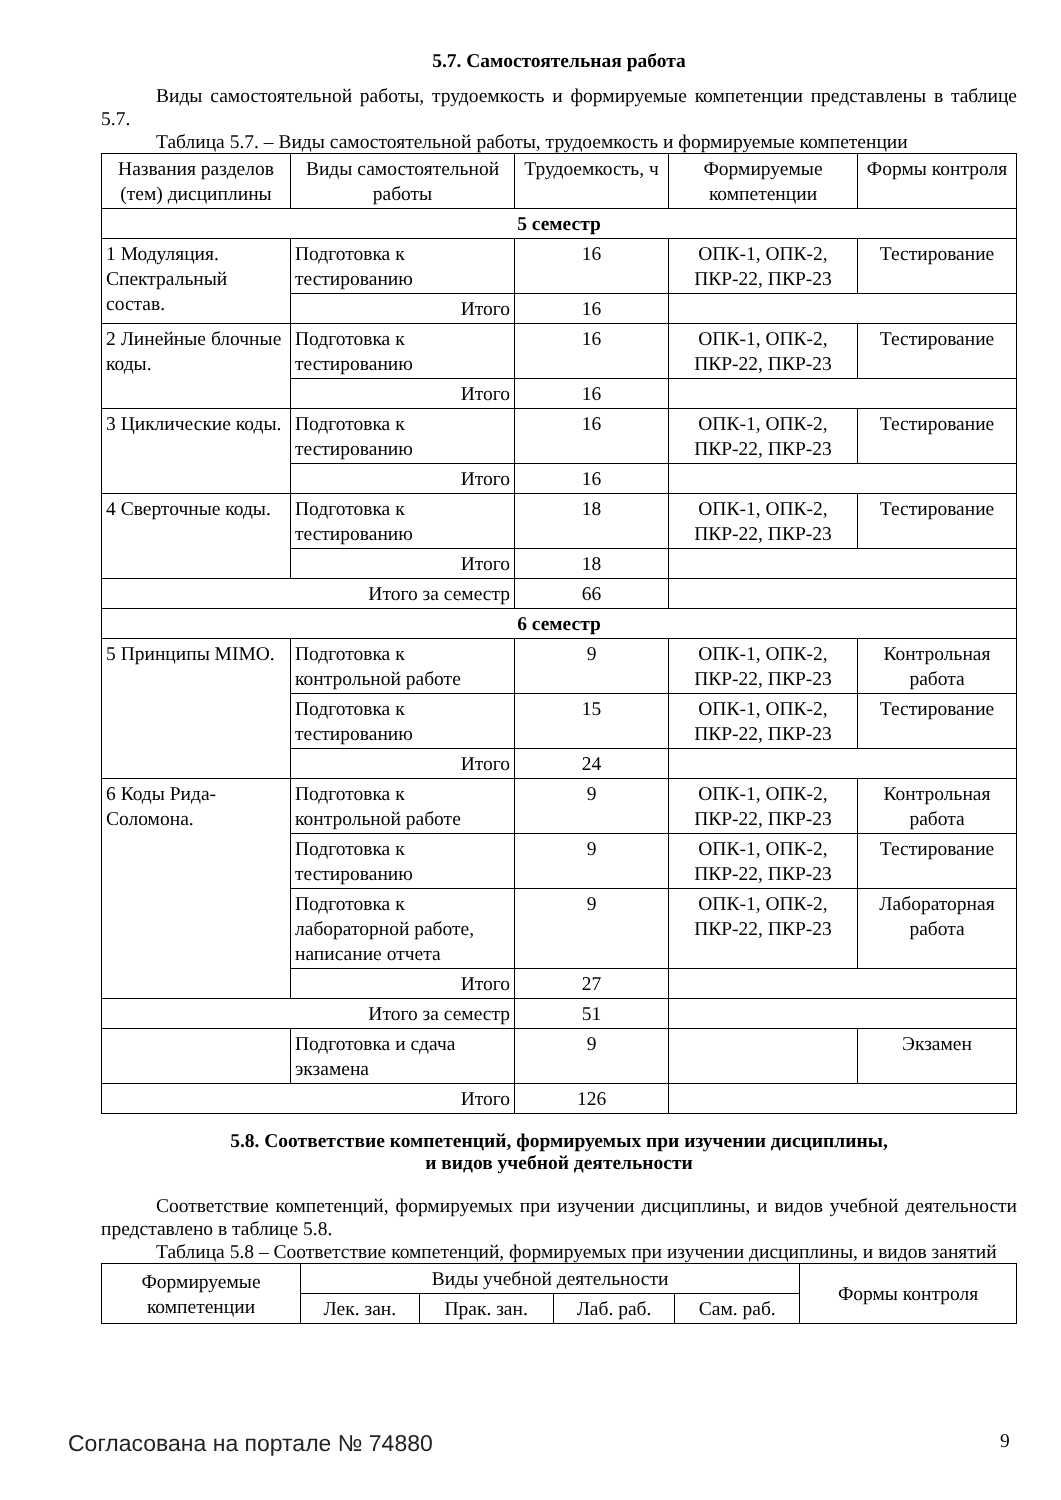5.7. Самостоятельная работа
Виды самостоятельной работы, трудоемкость и формируемые компетенции представлены в таблице 5.7.
Таблица 5.7. – Виды самостоятельной работы, трудоемкость и формируемые компетенции
| Названия разделов (тем) дисциплины | Виды самостоятельной работы | Трудоемкость, ч | Формируемые компетенции | Формы контроля |
| --- | --- | --- | --- | --- |
| 5 семестр | | | | |
| 1 Модуляция. Спектральный состав. | Подготовка к тестированию | 16 | ОПК-1, ОПК-2, ПКР-22, ПКР-23 | Тестирование |
| | Итого | 16 | | |
| 2 Линейные блочные коды. | Подготовка к тестированию | 16 | ОПК-1, ОПК-2, ПКР-22, ПКР-23 | Тестирование |
| | Итого | 16 | | |
| 3 Циклические коды. | Подготовка к тестированию | 16 | ОПК-1, ОПК-2, ПКР-22, ПКР-23 | Тестирование |
| | Итого | 16 | | |
| 4 Сверточные коды. | Подготовка к тестированию | 18 | ОПК-1, ОПК-2, ПКР-22, ПКР-23 | Тестирование |
| | Итого | 18 | | |
| Итого за семестр | | 66 | | |
| 6 семестр | | | | |
| 5 Принципы MIMO. | Подготовка к контрольной работе | 9 | ОПК-1, ОПК-2, ПКР-22, ПКР-23 | Контрольная работа |
| | Подготовка к тестированию | 15 | ОПК-1, ОПК-2, ПКР-22, ПКР-23 | Тестирование |
| | Итого | 24 | | |
| 6 Коды Рида-Соломона. | Подготовка к контрольной работе | 9 | ОПК-1, ОПК-2, ПКР-22, ПКР-23 | Контрольная работа |
| | Подготовка к тестированию | 9 | ОПК-1, ОПК-2, ПКР-22, ПКР-23 | Тестирование |
| | Подготовка к лабораторной работе, написание отчета | 9 | ОПК-1, ОПК-2, ПКР-22, ПКР-23 | Лабораторная работа |
| | Итого | 27 | | |
| Итого за семестр | | 51 | | |
| | Подготовка и сдача экзамена | 9 | | Экзамен |
| Итого | | 126 | | |
5.8. Соответствие компетенций, формируемых при изучении дисциплины,
и видов учебной деятельности
Соответствие компетенций, формируемых при изучении дисциплины, и видов учебной деятельности представлено в таблице 5.8.
Таблица 5.8 – Соответствие компетенций, формируемых при изучении дисциплины, и видов занятий
| Формируемые компетенции | Виды учебной деятельности | | | | Формы контроля |
| --- | --- | --- | --- | --- | --- |
| | Лек. зан. | Прак. зан. | Лаб. раб. | Сам. раб. | |
Согласована на портале № 74880 9